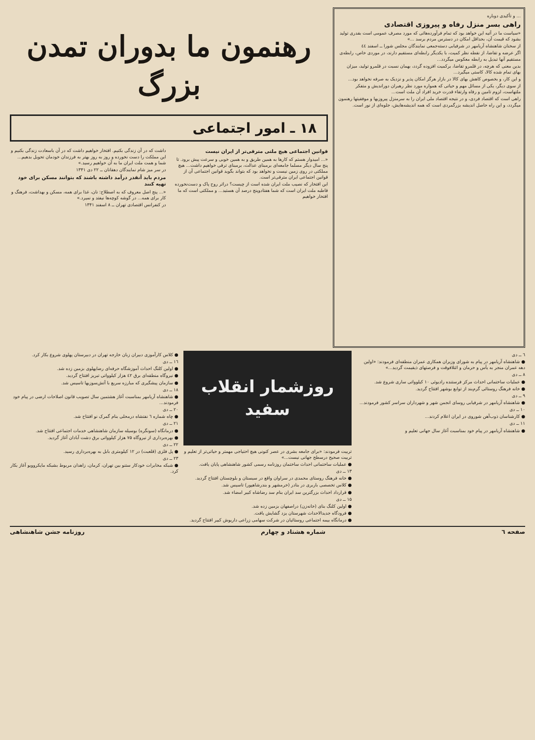... و تأکیدی دوباره
راهی بسر منزل رفاه و پیروزی اقتصادی
«سیاست ما در آتیه این خواهد بود که تمام فرآورده‌هائی که مورد مصرف عمومی است بقدری تولید بشود که قیمت آن، بحداقل امکان در دسترس مردم برسد ...»
از سخنان شاهنشاه آریامهر در شرفیابی دسته‌جمعی نمایندگان مجلس شورا ــ اسفند ٤٤
اگر عرضه و تقاضا، از نقطه نظر کمیت، با یکدیگر رابطه‌ای مستقیم دارند، در موردی خاص، رابطه‌ی مستقیم آنها تبدیل به رابطه معکوس میگردد...
بدین معنی که هرچه، در قلمرو تقاضا، برکمیت افزوده گردد، بهمان نسبت در قلمرو تولید، میزان بهای تمام شده کالا، کاستی میگیرد...
و این کار، و بخصوص کاهش بهای کالا در بازار هرگز امکان پذیر و نزدیک به صرفه نخواهد بود...
از سوی دیگر، یکی از مسائل مهم و حیاتی که همواره مورد نظر رهبران دوراندیش و متفکر ملتهاست، لزوم تامین و رفاه وارتقاء قدرت خرید افراد آن ملت است...
راهی است که اقتصاد فردی، و در نتیجه اقتصاد ملی ایران را به سرمنزل پیروزیها و موفقیتها رهنمون میگردد، و این راه حاصل اندیشه بزرگمردی است که همه اندیشه‌هایش، جلوه‌ای از نور است.
رهنمون ما بدوران تمدن بزرگ
۱۸ ـ امور اجتماعی
قوانین اجتماعی هیچ ملتی مترقی‌تر از ایران نیست
«... امیدوار هستم که کارها به همین طریق و به همین خوبی و سرعت پیش برود. تا پنج سال دیگر مسلما جامعه‌ای برمبنای عدالت، برمبنای ترقی خواهیم داشت... هیچ مملکتی در روی زمین نیست و نخواهد بود که بتواند بگوید قوانین اجتماعی آن از قوانین اجتماعی ایران مترقی‌تر است.
این افتخار که نصیب ملت ایران شده است از چیست؟ دراثر روح پاک و دست‌نخورده قاطبه ملت ایران است که شما هفتادوپنج درصد آن هستید... و مملکتی است که ما افتخار خواهیم
داشت که در آن زندگی بکنیم. افتخار خواهیم داشت که در آن باسعادت زندگی بکنیم و این مملکت را دست نخورده و روز به روز بهتر به فرزندان خودمان تحویل بدهیم... شما و همت ملت ایران ما به آن خواهیم رسید.»
در سر میز شام نمایندگان دهقانان ــ ۲۲ دی ۱۳۴۱
مردم باید آنقدر درآمد داشته باشند که بتوانند مسکن برای خود تهیه کنند
«... پنج اصل معروف که به اصطلاح: نان، غذا برای همه، مسکن و بهداشت، فرهنگ و کار برای همه... در گوشه کوچه‌ها نیفتد و نمیرد.»
در کنفرانس اقتصادی تهران ــ ۸ اسفند ۱۳۴۱
٦ ــ دی
● شاهنشاه آریامهر در پیام به شورای وزیران همکاری عمران منطقه‌ای فرمودند: «اولین دهه عمران منجر به یأس و حرمان و ائتلافوقت و فرصتهای ذیقیمت گردید...»
۸ ــ دی
● عملیات ساختمانی احداث مرکز فرستنده رادیوئی ۱۰ کیلوواتی ساری شروع شد.
● خانه فرهنگ روستائی گرم‌بند از توابع بوشهر افتتاح گردید.
۹ ــ دی
● شاهنشاه آریامهر در شرفیابی روسای انجمن شهر و شهرداران سراسر کشور فرمودند...
۱۰ ــ دی
● کارشناسان ذوب‌آهن شوروی در ایران اعلام کردند...
۱۱ ــ دی
● شاهنشاه آریامهر در پیام خود بمناسبت آغاز سال جهانی تعلیم و
روزشمار انقلاب سفید
تربیت فرمودند: «برای جامعه بشری در عصر کنونی هیچ احتیاجی مهمتر و حیاتی‌تر از تعلیم و تربیت صحیح درسطح جهانی نیست...»
● عملیات ساختمانی احداث ساختمان روزنامه رسمی کشور شاهنشاهی پایان یافت.
۱۳ ــ دی
● خانه فرهنگ روستای محمدی در سراوان واقع در سیستان و بلوچستان افتتاح گردید.
● کلاس تخصصی باربری در بنادر (خرمشهر و بندرشاهپور) تاسیس شد.
● قرارداد احداث بزرگترین سد ایران بنام سد رضاشاه کبیر امضاء شد.
۱۵ ــ دی
● اولین کلنگ بنای (خانه‌زن) دراصفهان بزمین زده شد.
● فرودگاه جدیدالاحداث شهرستان یزد گشایش یافت.
● درمانگاه بیمه اجتماعی روستائیان در شرکت سهامی زراعی داریوش کبیر افتتاح گردید.
● کلاس کارآموزی دبیران زبان خارجه تهران در دبیرستان پهلوی شروع بکار کرد.
۱٦ ــ دی
● اولین کلنگ احداث آموزشگاه حرفه‌ای رضاپهلوی بزمین زده شد.
● نیروگاه منطقه‌ای برق ٤۲ هزار کیلوواتی تبریز افتتاح گردید.
● سازمان پیشگیری که مبارزه سریع با آتش‌سوزیها تاسیس شد.
۱۸ ــ دی
● شاهنشاه آریامهر بمناسبت آغاز هشتمین سال تصویب قانون اصلاحات ارضی در پیام خود فرمودند...
۲۰ ــ دی
● چاه شماره ٦ نفتشاه درمحلی بنام گمرک نو افتتاح شد.
۲۱ ــ دی
● درمانگاه (سونگره) بوسیله سازمان شاهنشاهی خدمات اجتماعی افتتاح شد.
● بهره‌برداری از نیروگاه ۷۵ هزار کیلوواتی برق دشت آبادان آغاز گردید.
۲۲ ــ دی
● پل فلزی (قلعبت) در ۱۲ کیلومتری بابل به بهره‌برداری رسید.
۲۳ ــ دی
● شبکه مخابرات خودکار ستنو بین تهران، کرمان، زاهدان مربوط بشبکه مایکروویو آغاز بکار کرد.
صفحه ٦ شماره هشتاد و چهارم روزنامه جشن شاهنشاهی